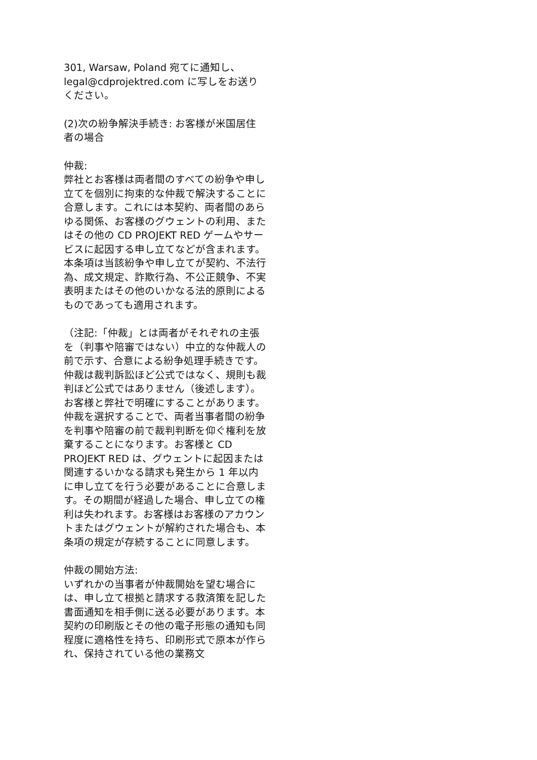301, Warsaw, Poland 宛てに通知し、legal@cdprojektred.com に写しをお送りください。
(2)次の紛争解決手続き: お客様が米国居住者の場合
仲裁:
弊社とお客様は両者間のすべての紛争や申し立てを個別に拘束的な仲裁で解決することに合意します。これには本契約、両者間のあらゆる関係、お客様のグウェントの利用、またはその他の CD PROJEKT RED ゲームやサービスに起因する申し立てなどが含まれます。本条項は当該紛争や申し立てが契約、不法行為、成文規定、詐欺行為、不公正競争、不実表明またはその他のいかなる法的原則によるものであっても適用されます。
（注記:「仲裁」とは両者がそれぞれの主張を（判事や陪審ではない）中立的な仲裁人の前で示す、合意による紛争処理手続きです。仲裁は裁判訴訟ほど公式ではなく、規則も裁判ほど公式ではありません（後述します）。お客様と弊社で明確にすることがあります。仲裁を選択することで、両者当事者間の紛争を判事や陪審の前で裁判判断を仰ぐ権利を放棄することになります。お客様と CD PROJEKT RED は、グウェントに起因または関連するいかなる請求も発生から 1 年以内に申し立てを行う必要があることに合意します。その期間が経過した場合、申し立ての権利は失われます。お客様はお客様のアカウントまたはグウェントが解約された場合も、本条項の規定が存続することに同意します。
仲裁の開始方法:
いずれかの当事者が仲裁開始を望む場合には、申し立て根拠と請求する救済策を記した書面通知を相手側に送る必要があります。本契約の印刷版とその他の電子形態の通知も同程度に適格性を持ち、印刷形式で原本が作られ、保持されている他の業務文